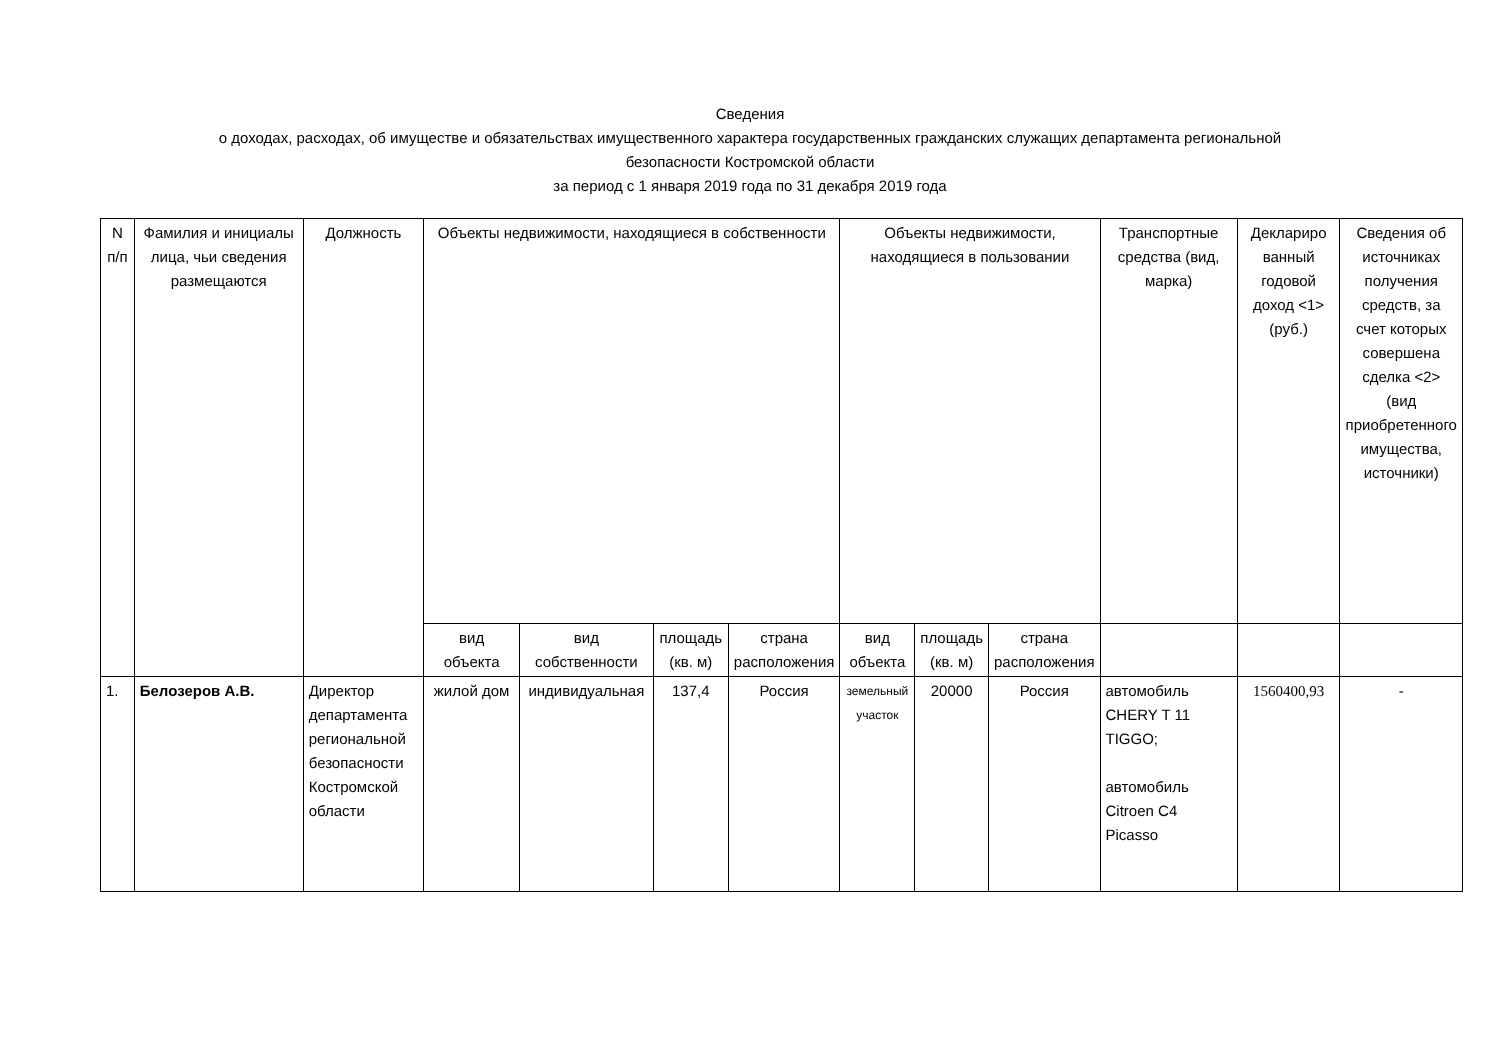Сведения
о доходах, расходах, об имуществе и обязательствах имущественного характера государственных гражданских служащих департамента региональной
безопасности Костромской области
за период с 1 января 2019 года по 31 декабря 2019 года
| N п/п | Фамилия и инициалы лица, чьи сведения размещаются | Должность | Объекты недвижимости, находящиеся в собственности | | | | Объекты недвижимости, находящиеся в пользовании | | | Транспортные средства (вид, марка) | Деклариро ванный годовой доход <1> (руб.) | Сведения об источниках получения средств, за счет которых совершена сделка <2> (вид приобретенного имущества, источники) |
| --- | --- | --- | --- | --- | --- | --- | --- | --- | --- | --- | --- | --- |
| | | | вид объекта | вид собственности | площадь (кв. м) | страна расположения | вид объекта | площадь (кв. м) | страна расположения | | | |
| 1. | Белозеров А.В. | Директор департамента региональной безопасности Костромской области | жилой дом | индивидуальная | 137,4 | Россия | земельный участок | 20000 | Россия | автомобиль CHERY T 11 TIGGO; автомобиль Citroen C4 Picasso | 1560400,93 | - |